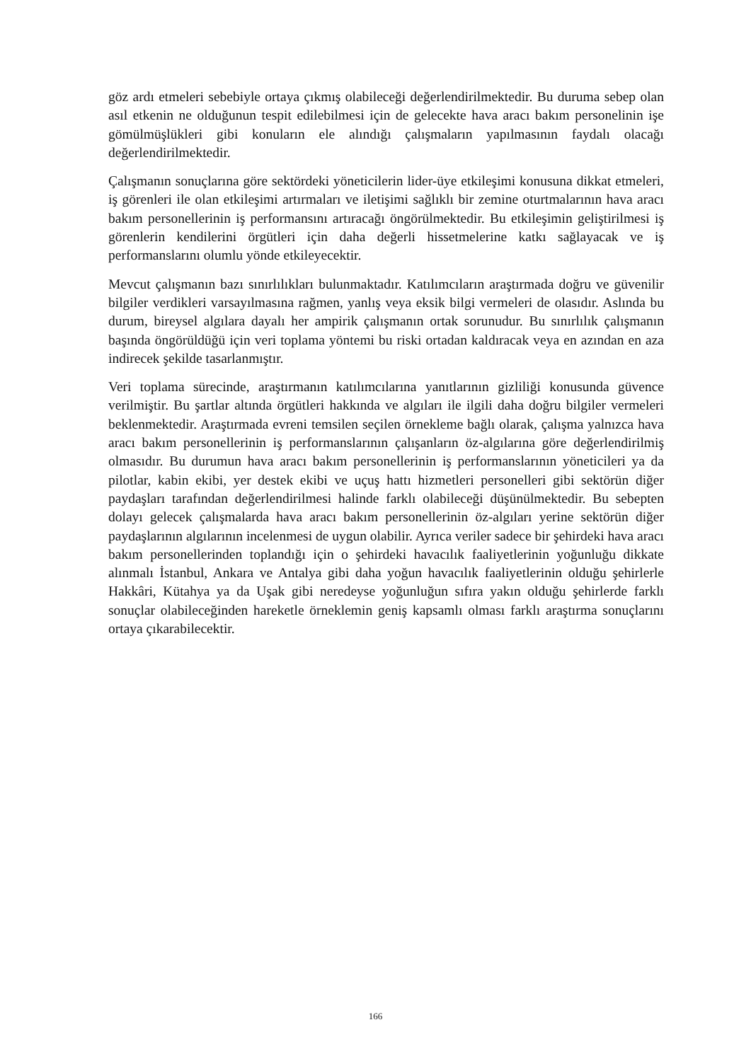göz ardı etmeleri sebebiyle ortaya çıkmış olabileceği değerlendirilmektedir. Bu duruma sebep olan asıl etkenin ne olduğunun tespit edilebilmesi için de gelecekte hava aracı bakım personelinin işe gömülmüşlükleri gibi konuların ele alındığı çalışmaların yapılmasının faydalı olacağı değerlendirilmektedir.
Çalışmanın sonuçlarına göre sektördeki yöneticilerin lider-üye etkileşimi konusuna dikkat etmeleri, iş görenleri ile olan etkileşimi artırmaları ve iletişimi sağlıklı bir zemine oturtmalarının hava aracı bakım personellerinin iş performansını artıracağı öngörülmektedir. Bu etkileşimin geliştirilmesi iş görenlerin kendilerini örgütleri için daha değerli hissetmelerine katkı sağlayacak ve iş performanslarını olumlu yönde etkileyecektir.
Mevcut çalışmanın bazı sınırlılıkları bulunmaktadır. Katılımcıların araştırmada doğru ve güvenilir bilgiler verdikleri varsayılmasına rağmen, yanlış veya eksik bilgi vermeleri de olasıdır. Aslında bu durum, bireysel algılara dayalı her ampirik çalışmanın ortak sorunudur. Bu sınırlılık çalışmanın başında öngörüldüğü için veri toplama yöntemi bu riski ortadan kaldıracak veya en azından en aza indirecek şekilde tasarlanmıştır.
Veri toplama sürecinde, araştırmanın katılımcılarına yanıtlarının gizliliği konusunda güvence verilmiştir. Bu şartlar altında örgütleri hakkında ve algıları ile ilgili daha doğru bilgiler vermeleri beklenmektedir. Araştırmada evreni temsilen seçilen örnekleme bağlı olarak, çalışma yalnızca hava aracı bakım personellerinin iş performanslarının çalışanların öz-algılarına göre değerlendirilmiş olmasıdır. Bu durumun hava aracı bakım personellerinin iş performanslarının yöneticileri ya da pilotlar, kabin ekibi, yer destek ekibi ve uçuş hattı hizmetleri personelleri gibi sektörün diğer paydaşları tarafından değerlendirilmesi halinde farklı olabileceği düşünülmektedir. Bu sebepten dolayı gelecek çalışmalarda hava aracı bakım personellerinin öz-algıları yerine sektörün diğer paydaşlarının algılarının incelenmesi de uygun olabilir. Ayrıca veriler sadece bir şehirdeki hava aracı bakım personellerinden toplandığı için o şehirdeki havacılık faaliyetlerinin yoğunluğu dikkate alınmalı İstanbul, Ankara ve Antalya gibi daha yoğun havacılık faaliyetlerinin olduğu şehirlerle Hakkâri, Kütahya ya da Uşak gibi neredeyse yoğunluğun sıfıra yakın olduğu şehirlerde farklı sonuçlar olabileceğinden hareketle örneklemin geniş kapsamlı olması farklı araştırma sonuçlarını ortaya çıkarabilecektir.
166